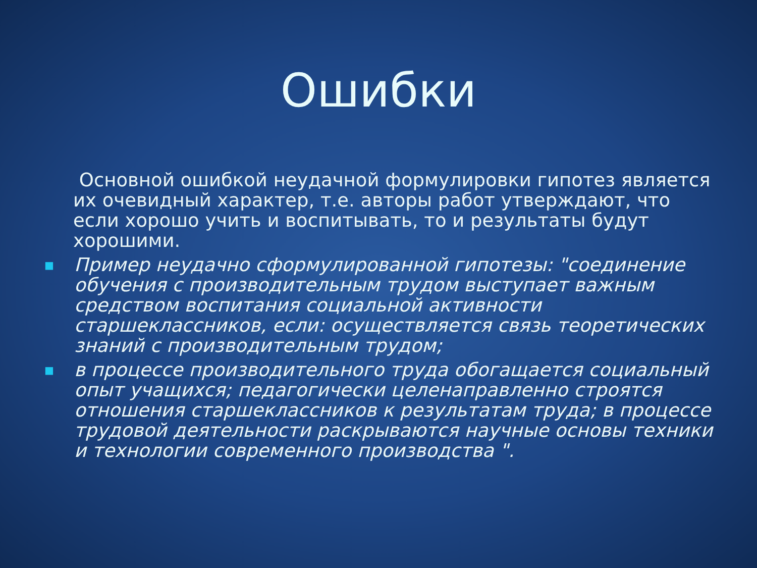Ошибки
Основной ошибкой неудачной формулировки гипотез является их очевидный характер, т.е. авторы работ утверждают, что если хорошо учить и воспитывать, то и результаты будут хорошими.
■ Пример неудачно сформулированной гипотезы: "соединение обучения с производительным трудом выступает важным средством воспитания социальной активности старшеклассников, если: осуществляется связь теоретических знаний с производительным трудом;
■ в процессе производительного труда обогащается социальный опыт учащихся; педагогически целенаправленно строятся отношения старшеклассников к результатам труда; в процессе трудовой деятельности раскрываются научные основы техники и технологии современного производства ".